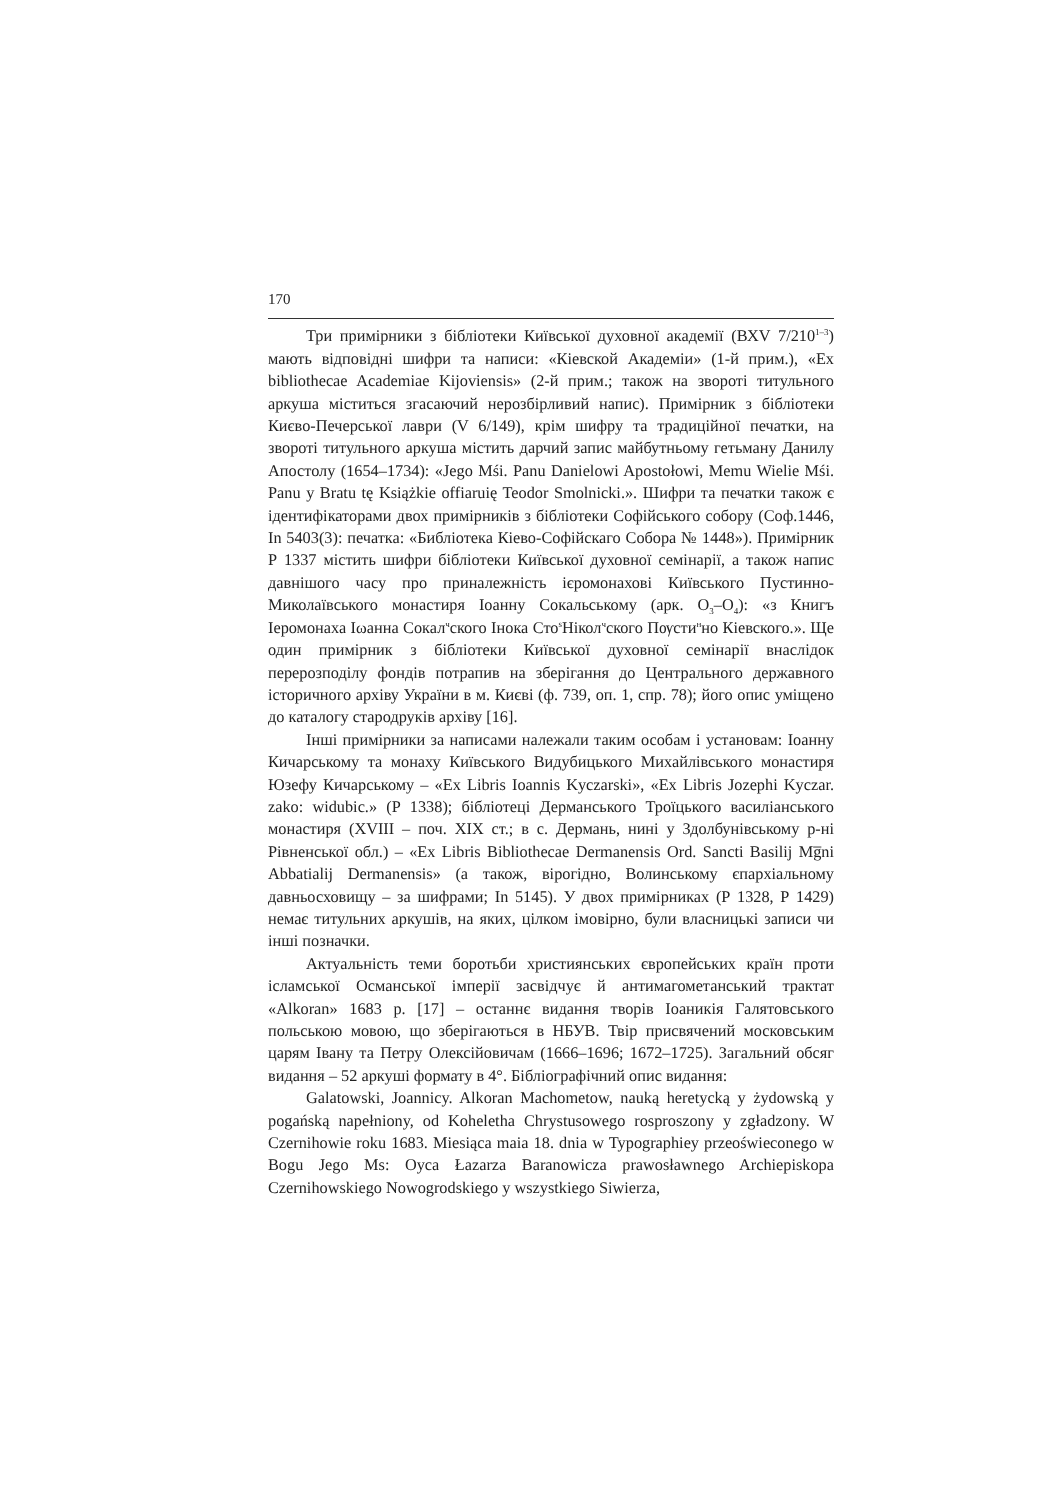170
Три примірники з бібліотеки Київської духовної академії (ВХV 7/210<sup>1–3</sup>) мають відповідні шифри та написи: «Кіевской Академіи» (1-й прим.), «Ex bibliothecae Academiae Kijoviensis» (2-й прим.; також на звороті титульного аркуша міститься згасаючий нерозбірливий напис). Примірник з бібліотеки Києво-Печерської лаври (V 6/149), крім шифру та традиційної печатки, на звороті титульного аркуша містить дарчий запис майбутньому гетьману Данилу Апостолу (1654–1734): «Jego Mśi. Panu Danielowi Apostołowi, Memu Wielie Mśi. Panu y Bratu tę Książkie offiaruię Teodor Smolnicki.». Шифри та печатки також є ідентифікаторами двох примірників з бібліотеки Софійського собору (Соф.1446, In 5403(3): печатка: «Библіотека Кіево-Софійскаго Собора № 1448»). Примірник Р 1337 містить шифри бібліотеки Київської духовної семінарії, а також напис давнішого часу про приналежність ієромонахові Київського Пустинно-Миколаївського монастиря Іоанну Сокальському (арк. О<sub>3</sub>–О<sub>4</sub>): «з Книгъ Іеромонаха Іωанна Сокал<sup>ч</sup>ского Інока Сто<sup>ѕ</sup>Нікол<sup>ч</sup>ского Пѹсти<sup>н</sup>но Кіевского.». Ще один примірник з бібліотеки Київської духовної семінарії внаслідок перерозподілу фондів потрапив на зберігання до Центрального державного історичного архіву України в м. Києві (ф. 739, оп. 1, спр. 78); його опис уміщено до каталогу стародруків архіву [16].
Інші примірники за написами належали таким особам і установам: Іоанну Кичарському та монаху Київського Видубицького Михайлівського монастиря Юзефу Кичарському – «Ex Libris Ioannis Kyczarski», «Ex Libris Jozephi Kyczar. zako: widubic.» (Р 1338); бібліотеці Дерманського Троїцького василіанського монастиря (XVIII – поч. XIX ст.; в с. Дермань, нині у Здолбунівському р-ні Рівненської обл.) – «Ex Libris Bibliothecae Dermanensis Ord. Sancti Basilij Mg̅ni Abbatialij Dermanensis» (а також, вірогідно, Волинському єпархіальному давньосховищу – за шифрами; In 5145). У двох примірниках (Р 1328, Р 1429) немає титульних аркушів, на яких, цілком імовірно, були власницькі записи чи інші позначки.
Актуальність теми боротьби християнських європейських країн проти ісламської Османської імперії засвідчує й антимагометанський трактат «Alkoran» 1683 р. [17] – останнє видання творів Іоаникія Галятовського польською мовою, що зберігаються в НБУВ. Твір присвячений московським царям Івану та Петру Олексійовичам (1666–1696; 1672–1725). Загальний обсяг видання – 52 аркуші формату в 4°. Бібліографічний опис видання:
Galatowski, Joannicy. Alkoran Machometow, nauką heretycką y żydowską y pogańską napełniony, od Koheletha Chrystusowego rosproszony y zgładzony. W Czernihowie roku 1683. Miesiąca maia 18. dnia w Typographiey przeoświeconego w Bogu Jego Ms: Oyca Łazarza Baranowicza prawosławnego Archiepiskopa Czernihowskiego Nowogrodskiego y wszystkiego Siwierza,